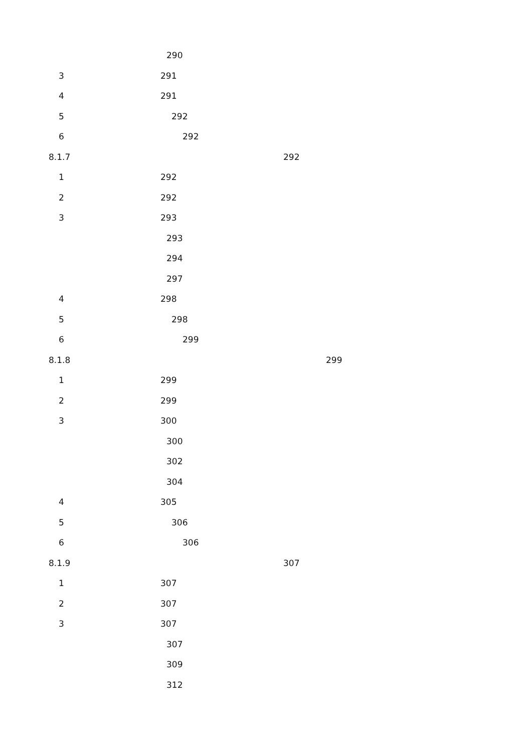290
3 291
4 291
5 292
6 292
8.1.7 292
1 292
2 292
3 293 293 294 297
4 298
5 298
6 299
8.1.8 299
1 299
2 299
3 300 300 302 304
4 305
5 306
6 306
8.1.9 307
1 307
2 307
3 307 307 309 312